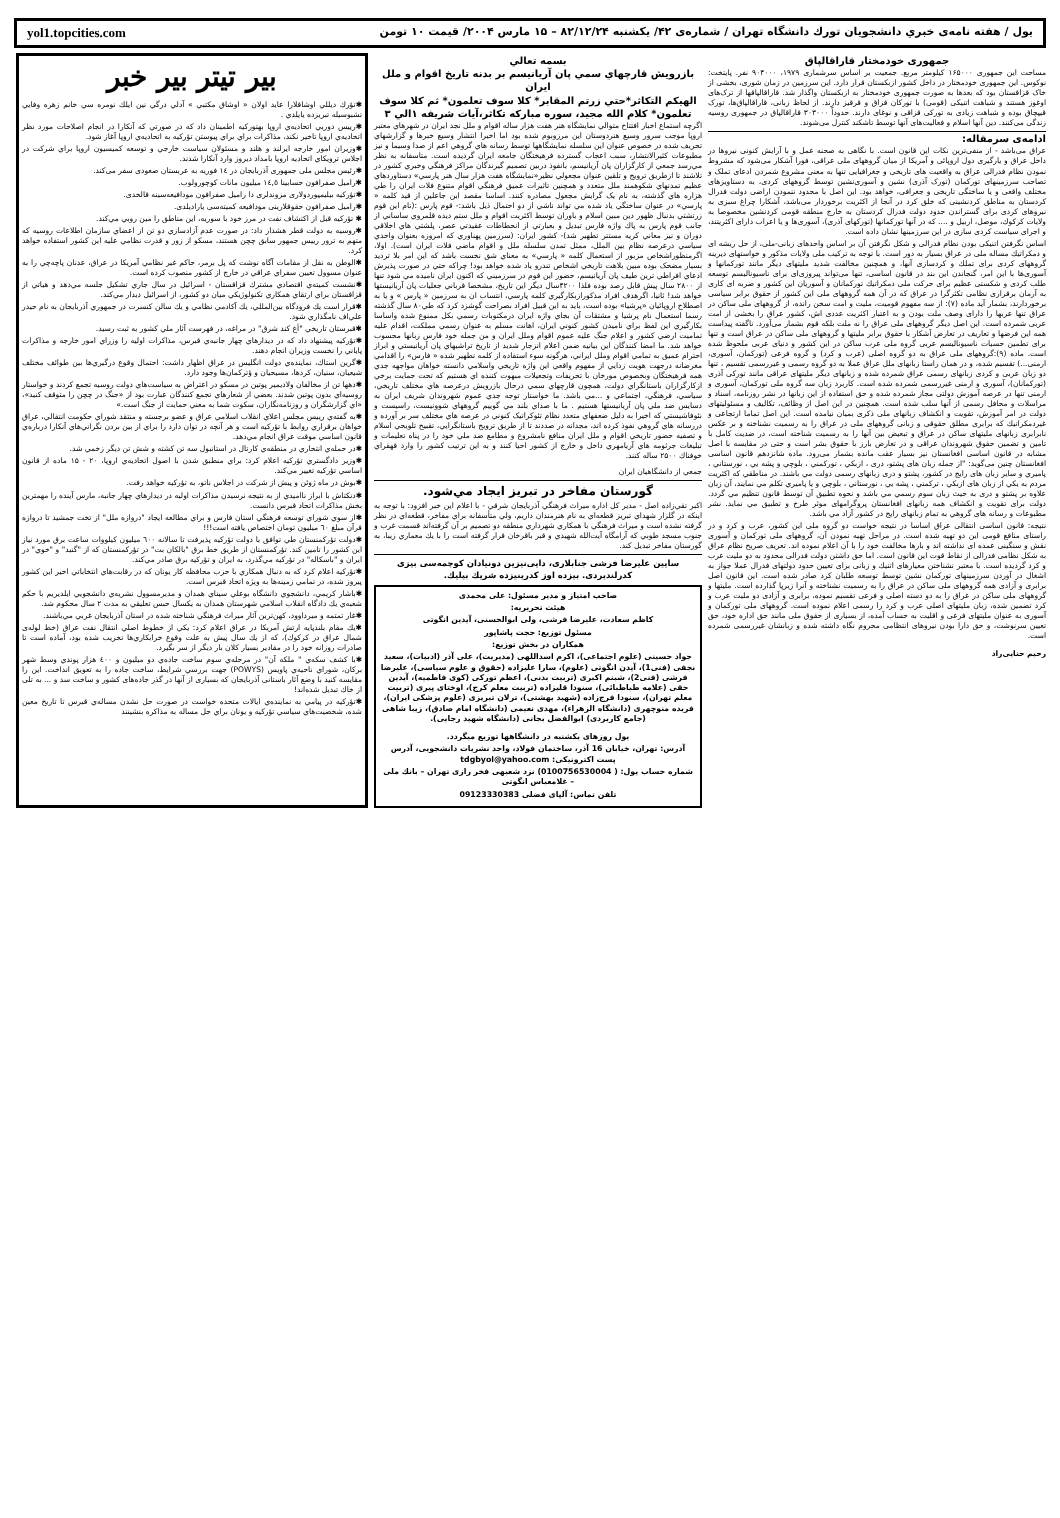يول / هفته نامه‌ی خبري دانشجويان تورك دانشگاه تهران / شماره‌ی ۴۲/ يكشنبه ۸۲/۱۲/۲۴ – ۱۵ مارس ۲۰۰۴/ قيمت ۱۰ تومن yol1.topcities.com
جمهوری خودمختار قاراقالپاق
مساحت این جمهوری ۱۶۵۰۰۰ کیلومتر مربع. جمعیت بر اساس سرشماری ۱۹۷۹، ۹۰۴۰۰۰ نفر. پایتخت: نوکوس. این جمهوری خودمختار در داخل کشور ازبکستان قرار دارد. این سرزمین در زمان شوری، بخشی از خاک قزاقستان بود که بعدها به صورت جمهوری خودمختار به ازبکستان واگذار شد. قاراقالپاقها از ترک‌های اوغوز هستند و شباهت اتنیکی (قومی) با تورکان قزاق و قرقیز دارند. از لحاظ زبانی، قاراقالپاق‌ها، تورک قیپچاق بوده و شباهت زیادی به تورکی قزاقی و نوغای دارند. حدوداً ۳۰۳۰۰۰ قاراقالپاق در جمهوری روسیه زندگی می‌کنند. دین آنها اسلام و فعالیت‌های آنها توسط تاشکند کنترل می‌شوند.
ادامه‌ی سرمقاله:
عراق می‌باشد - از منفی‌ترین نکات این قانون است. با نگاهی به صحنه عمل و با آرایش کنونی نیروها در داخل عراق و یارگیری دول اروپائی و آمریکا از میان گروههای ملی عراقی، فورا آشکار می‌شود که مشروط نمودن نظام فدرالی عراق به واقعیت های تاریخی و جغرافیایی تنها به معنی مشروع شمردن ادعای تملک و تصاحب سرزمینهای تورکمان (تورک آذری) نشین و آسوری‌نشین توسط گروههای کردی، به دستاویزهای مختلف واقعی و یا ساختگی تاریخی و جغرافی، خواهد بود. این اصل با محدود ننمودن اراضی دولت فدرال کردستان به مناطق کردنشینی که خلق کرد در آنجا از اکثریت برخوردار می‌باشد، آشکارا چراغ سبزی به نیروهای کردی برای گستراندن حدود دولت فدرال کردستان به خارج منطقه قومی کردنشین مخصوصا به ولایات کرکوك، موصل، اربیل و .... که در آنها تورکمانها (تورکهای آذری)، آسوری‌ها و یا اعراب دارای اکثریتند، و اجرای سیاست کردی سازی در این سرزمینها نشان داده است.
اساس نگرفتن اتنیکی بودن نظام فدرالی و شکل نگرفتن آن بر اساس واحدهای زبانی-ملی، از حل ریشه ای و دمکراتیك مساله ملی در عراق بسیار به دور است. با توجه به ترکیب ملی ولایات مذکور و خواستهای دیرینه گروههای کردی برای تملك و کردسازی آنها، و همچنین مخالفت شدید ملیتهای دیگر مانند تورکمانها و آسوری‌ها با این امر، گنجاندن این بند در قانون اساسی، تنها می‌تواند پیروزی‌ای برای ناسیونالیسم توسعه طلب کردی و شکستی عظیم برای حرکت ملی دمکراتیك تورکمانان و آسوریان این کشور و ضربه ای کاری به آرمان برقراری نظامی تکثرگرا در عراق که در آن همه گروههای ملی این کشور از حقوق برابر سیاسی برخوردارند، بشمار آید ماده (۷): از سه مفهوم قومیت، ملیت و امت سخن رانده، از گروههای ملی ساکن در عراق تنها عربها را دارای وصف ملت بودن و به اعتبار اکثریت عددی اش، کشور عراق را بخشی از امت عربی شمرده است. این اصل دیگر گروههای ملی عراق را نه ملت بلکه قوم بشمار می‌آورد. ناگفته پیداست همه این فرضها و تعاریف در تعارض آشکار با حقوق برابر ملیتها و گروههای ملی ساکن در عراق است و تنها برای تطمین حسیات ناسیونالیسم عربی گروه ملی عرب ساکن در این کشور و دنیای عربی ملحوظ شده است. ماده (۹):گروههای ملی عراق به دو گروه اصلی (عرب و کرد) و گروه فرعی (تورکمان، آسوری، ارمنی...) تقسیم شده، و در همان راستا زبانهای ملل عراق عملا به دو گروه رسمی و غیررسمی تقسیم ، تنها دو زبان عربی و کردی زبانهای رسمی عراق شمرده شده و زبانهای دیگر ملیتهای عراقی مانند تورکی آذری (تورکمانان)، آسوری و ارمنی غیررسمی شمرده شده است. کاربرد زبان سه گروه ملی تورکمان، آسوری و ارمنی تنها در عرصه آموزش دولتی مجاز شمرده شده و حق استفاده از این زبانها در نشر روزنامه، اسناد و مراسلات و محافل رسمی از آنها سلب شده است. همچنین در این اصل از وظائف، تکالیف و مسئولیتهای دولت در امر آموزش، تقویت و انکشاف زبانهای ملی ذکری بمیان نیامده است. این اصل تماما ارتجاعی و غیردمکراتیك که برابری مطلق حقوقی و زبانی گروههای ملی در عراق را به رسمیت نشناخته و بر عکس نابرابری زبانهای ملیتهای ساکن در عراق و تبعیض بین آنها را به رسمیت شناخته است، در ضدیت کامل با تامین و تضمین حقوق شهروندان عراقی و در تعارض بارز با حقوق بشر است و حتی در مقایسه با اصل مشابه در قانون اساسی افغانستان نیز بسیار عقب مانده بشمار می‌رود. ماده شانزدهم قانون اساسی افغانستان چنین می‌گوید: "از جمله زبان های پشتو، دری ، ازبکي ، تورکمني ، بلوچي و پشه يي ، نورستاني ، پاميري و ساير زبان های رايج در کشور، پشتو و دری زبانهای رسمی دولت مي باشند. در مناطقي که اکثريت مردم به يکي از زبان های ازبکي ، ترکمني ، پشه يي ، نورستاني ، بلوچي و يا پاميري تکلم مي نمايند، آن زبان علاوه بر پشتو و دری به حيث زبان سوم رسمي مي باشد و نحوه تطبيق آن توسط قانون تنظيم مي گردد. دولت برای تقويت و انکشاف همه زبانهای افغانستان پروگرامهای موثر طرح و تطبيق مي نمايد. نشر مطبوعات و رسانه های گروهي به تمام زبانهای رايج در کشور آزاد مي باشد.
نتیجه: قانون اساسی انتقالی عراق اساسا در نتیجه خواست دو گروه ملی این کشور، عرب و کرد و در راستای منافع قومی این دو تهیه شده است. در مراحل تهیه نمودن آن، گروههای ملی تورکمان و آسوری نقش و سنگینی عمده ای نداشته اند و بارها مخالفت خود را با آن اعلام نموده اند. تعریف صریح نظام عراق به شکل نظامی فدرالی از نقاط قوت این قانون است. اما حق داشتن دولت فدرالی محدود به دو ملیت عرب و کرد گردیده است. با معتبر نشناختن معیارهای اتنیك و زبانی برای تعیین حدود دولتهای فدرال عملا جواز به اشغال در آوردن سرزمینهای تورکمان نشین توسط توسعه طلبان کرد صادر شده است. این قانون اصل برابری و آزادی همه گروههای ملی ساکن در عراق را به رسمیت نشناخته و آنرا زیرپا گذارده است. ملیتها و گروههای ملی ساکن در عراق را به دو دسته اصلی و فرعی تقسیم نموده، برابری و آزادی دو ملیت عرب و کرد تضمین شده، زبان ملیتهای اصلی عرب و کرد را رسمی اعلام نموده است. گروههای ملی تورکمان و آسوری به عنوان ملیتهای فرعی و اقلیت به حساب آمده، از بسیاری از حقوق ملی مانند حق اداره خود، حق تعیین سرنوشت، و حق دارا بودن نیروهای انتظامی محروم نگاه داشته شده و زبانشان غیررسمی شمرده است.
رحیم حنایی‌راد
بسمه تعالي
بازرويش قارچهاي سمي پان آريانيسم بر بدنه تاريخ اقوام و ملل ايران
الهيكم التكاثر*حتي زرتم المقابر* كلا سوف تعلمون* ثم كلا سوف تعلمون* كلام الله مجيد، سوره مباركه تكاثر،آيات شريفه ١الي ٣
اگرچه استماع اخبار افتتاح متوالي نمايشگاه هنر هفت هزار ساله اقوام و ملل نجد ايران در شهرهاي معتبر اروپا موجب سرور وسيع هنردوستان اين مرزوبوم شده بود اما اخيرا انتشار وسيع خبرها و گزارشهاي تحريف شده در خصوص عنوان اين سلسله نمايشگاهها توسط رسانه هاي گروهي اعم از صدا وسيما و نيز مطبوعات كثيرالانتشار، سبب اعجاب گسترده فرهيختگان جامعه ايران گرديده است. متاسفانه به نظر مي‌رسد جمعي از كارگزاران پان آريانيسم، بانفوذ دربين تصميم گيرندگان مراكز فرهنگي وخبري كشور در تلاشند تا ازطريق ترويج و تلقين عنوان مجعولي نظير«نمايشگاه هفت هزار سال هنر پارسي» دستاوردهاي عظيم تمدنهاي شكوهمند ملل متعدد و همچنين تاثيرات عميق فرهنگي اقوام متنوع فلات ايران را طي هزاره هاي گذشته، به نام يک گرايش مجعول مصادره كنند. اساسا مقصد اين جاعلين از قيد كلمه « پارسي» در عنوان ساختگي ياد شده مي تواند ناشي از دو احتمال ذيل باشد:- قوم پارس :(نام اين قوم زرتشتي بدنبال ظهور دين مبين اسلام و باوران توسط اكثريت اقوام و ملل ستم ديده قلمروي ساساني از جانب قوم پارس به پاك واژه فارس تبديل و بعبارتي از انحطاطات عقيدتي عصر، پلشتي هاي اخلاقي دوران و نيز معاني كريه مستتر تطهير شد)- كشور ايران: (سرزمين پهناوري كه امروزه بعنوان واحدي سياسي درعرصه نظام بين الملل، ممثل تمدن سلسله ملل و اقوام ماضي فلات ايران است). اولا، اگرمنظوراشخاص مزبور از استعمال كلمه « پارسي» به معناي شق نخست باشد كه اين امر بلا ترديد بسيار مضحک بوده مبين بلاهت تاريخي اشخاص تندرو ياد شده خواهد بود! چراكه حتي در صورت پذيرش ادعاي افراطي ترين طيف پان آريانيسم، حضور اين قوم در سرزميني كه اكنون ايران ناميده مي شود تنها از ۲۸۰۰ سال پيش قابل رصد بوده فلذا ۴۲۰۰سال ديگر اين تاريخ، مشخصا قرباني جعليات پان آريانيستها خواهد شد! ثانيا، اگرهدف افراد مذكورازبكارگيري كلمه پارسي، انتساب ان به سرزمين « پارس » و يا به اصطلاح اروپائيان «پرشيا» بوده است، بايد به اين قبيل افراد بصراحت گوشزد كرد كه طي۸۰ سال گذشته رسما استعمال نام پرشيا و مشتقات آن بجاي واژه ايران درمكتوبات رسمي بكل ممنوع شده واساسا بكارگيري اين لفظ براي ناميدن كشور كنوني ايران، اهانت مسلم به عنوان رسمي مملكت، اقدام عليه تماميت ارضي كشور و اعلام جنگ عليه عموم اقوام وملل ايران و من جمله خود فارس زبانها محسوب خواهد شد. ما امضا كنندگان اين بيانيه ضمن اعلام انزجار شديد از تاريخ تراشيهاي پان آريانيستي و ابراز احترام عميق به تمامي اقوام وملل ايراني، هرگونه سوء استفاده از كلمه تطهير شده « فارس» را اقدامي مغرضانه درجهت هويت زدايي از مفهوم واقعي اين واژه تاريخي واسلامي دانسته خواهان مواجهه جدي همه فرهيختگان وبخصوص مورخان با تحريفات وتجعيلات مبهوت كننده اي هستيم كه تحت حمايت برخي ازكارگزاران باستانگراي دولت، همچون قارچهاي سمي درحال بازرويش درعرصه هاي مختلف تاريخي، سياسي، فرهنگي، اجتماعي و ...مي باشد. ما خواستار توجه جدي عموم شهروندان شريف ايران به دسايس ضد ملي پان آريانيستها هستيم . ما با صداي بلند مي گوييم گروههاي شوونيست، راسيست و نئوفاشيستي كه اخيرا به دليل ضعفهاي متعدد نظام تئوكراتيک كنوني در عرصه هاي مختلف سر بر آورده و دررسانه هاي گروهي نفوذ كرده اند، مجدانه در صددند تا از طريق ترويج باستانگرايي، تقبيح تلويحي اسلام و تصفيه حضور تاريخي اقوام و ملل ايران منافع نامشروع و مطامع ضد ملي خود را در پناه تعليمات و تبليغات جرثومه هاي آريامهري داخل و خارج از كشور احيا كنند و به اين ترتيب كشور را وارد قهقراي خوفناك ۲۵۰۰ ساله كنند.
جمعي از دانشگاهيان ايران
گورستان مفاخر در تبريز ايجاد مي‌شود.
اكبر تقي‌زاده اصل - مدير كل اداره ميراث فرهنگي آذربايجان شرقي - با اعلام اين خبر افزود: با توجه به اينكه در گلزار شهداي تبريز قطعه‌اي به نام هنرمندان داريم، ولي متأسفانه براي مفاخر، قطعه‌اي در نظر گرفته نشده است و ميراث فرهنگي با همكاري شهرداري منطقه دو تصميم بر آن گرفته‌اند قسمت غرب و جنوب مسجد طوبي كه آرامگاه آيت‌الله شهيدي و قبر باقرخان قرار گرفته است را با يك معماري زيبا، به گورستان مفاخر تبديل كند.
سايين عليرضا فرشی جنابلاری، دايی‌نيزين دونيادان كوچمه‌سی بيزی كدرلنديردی. بيزده اوز كدرينيزده شريك بيليك.
صاحب امتياز و مدير مسئول: علی محمدی
هيئت تحريريه:
كاظم سعادت، عليرضا فرشی، ولی ابوالحسنی، آيدين انگوتی
مسئول توزيع: حجت پاشاپور
همكاران در بخش توزيع:
جواد حسينی (علوم اجتماعی)، اكرم اسداللهی (مديريت)، علی آذر (ادبيات)، سعيد نجفی (فنی1)، آيدن انگوتی (علوم)، سارا عليزاده (حقوق و علوم سياسی)، عليرضا فرشی (فنی2)، شبنم اكبری (تربيت بدنی)، اعظم توركی (كوی فاطميه)، آيدين حقی (علامه طباطبائی)، سنودا قليزاده (تربيت معلم كرج)، اوختای پيری (تربيت معلم تهران)، سنودا فرج‌زاده (شهيد بهشتی)، ترلان تبريزی (علوم پزشكی ايران)، فريده منوچهری (دانشگاه الزهراء)، مهدی نعيمی (دانشگاه امام صادق)، زيبا شاهی (جامع كاربردی) ابوالفضل بجانی (دانشگاه شهيد رجايی).
يول روزهای يكشنبه در دانشگاهها توزيع ميگردد.
آدرس: تهران، خيابان 16 آذر، ساختمان فولاد، واحد نشريات دانشجويی، آدرس پست اكترونيكی: tdgbyol@yahoo.com
شماره حساب يول: ( 0100756530004) نزد شعبهی فخر رازی تهران – بانك ملی – غلامعباس انگوتی
تلفن تماس: آلپای فضلی 09123330383
بير تيتر بير خبر
✱تؤرك ديللي اوشاقلارا عايد اولان « اوشاق مكتبي » آدلي درگي نين ايلك نومره سي خانم زهره وفايي تشبوسيله تبريزده يايلدي .
✱رييس دوريي اتحاديه‌ي اروپا بهتوركيه اطمينان داد كه در صورتي كه آنكارا در انجام اصلاحات مورد نظر اتحاديه‌ي اروپا تاخير نكند، مذاكرات براي براي پيوستن تؤركيه به اتحاديه‌ي اروپا آغاز شود.
✱وزيران امور خارجه ايرلند و هلند و مسئولان سياست خارجي و توسعه كميسيون اروپا براي شركت در اجلاس ترويكاي اتحاديه اروپا بامداد ديروز وارد آنكارا شدند.
✱رئيس مجلس ملی جمهوری آذربايجان در ۱٤ فوريه به عربستان صعودی سفر می‌كند.
✱راميل صفرافون حسابينا ١٤,٥ ميليون مانات كوچورولوب.
✱تؤركيه بيليمپوردولاری مزوندلری دا راميل صفرافون مودافيعه‌سينه قالخدی.
✱راميل صفرافون حقوقلارينی مودافيعه كميته‌سی ياراديلدی.
✱ تؤركيه قبل از اكتشاف نفت در مرز خود با سوريه، اين مناطق را مين روبي مي‌كند.
✱روسيه به دولت قطر هشدار داد: در صورت عدم آزادسازي دو تن از اعضاي سازمان اطلاعات روسيه كه متهم به ترور رييس جمهور سابق چچن هستند، مسكو از زور و قدرت نظامي عليه اين كشور استفاده خواهد كرد.
✱الوطن به نقل از مقامات آگاه نوشت كه پل برمر، حاكم غير نظامي آمريكا در عراق، عدنان پاچه‌چي را به عنوان مسوول تعيين سفراي عراقي در خارج از كشور منصوب كرده است.
✱نشست كميته‌ي اقتصادي مشترك قزاقستان - اسرائيل در سال جاري تشكيل جلسه مي‌دهد و هياتي از قزاقستان براي ارتقاي همكاري تكنولوژيكي ميان دو كشور، از اسرائيل ديدار مي‌كند.
✱قرار است يك فرودگاه بين‌المللي، يك آكادمي نظامي و يك سالن كنسرت در جمهوري آذربايجان به نام حيدر علي‌اف نامگذاري شود.
✱قبرستان تاريخي "اَغ كند شرق" در مراغه، در فهرست آثار ملي كشور به ثبت رسيد.
✱تؤركيه پيشنهاد داد كه در ديدارهاي چهار جانبه‌ي قبرس، مذاكرات اوليه را وزراي امور خارجه و مذاكرات پاياني را نخست وزيران انجام دهند.
✱گرين استاك، نماينده‌ي دولت انگليس در عراق اظهار داشت: احتمال وقوع درگيري‌ها بين طوائف مختلف شيعيان، سنيان، كردها، مسيحيان و ؤتركمان‌ها وجود دارد.
✱دهها تن از مخالفان ولاديمير پوتين در مسكو در اعتراض به سياست‌هاي دولت روسيه تجمع كردند و خواستار روسيه‌اي بدون پوتين شدند. بعضي از شعارهاي تجمع كنندگان عبارت بود از «جنگ در چچن را متوقف كنيد»، «اي گزارشگران و روزنامه‌نگاران، سكوت شما به معني حمايت از جنگ است.»
✱به گفته‌ي رييس مجلس اعلاي انقلاب اسلامي عراق و عضو برجسته و منتقد شوراي حكومت انتقالي، عراق خواهان برقراري روابط با تؤركيه است و هر آنچه در توان دارد را براي از بين بردن نگراني‌هاي آنكارا درباره‌ي قانون اساسي موقت عراق انجام مي‌دهد.
✱در حمله‌ي انتحاري در منطقه‌ي كارتال در استانبول سه تن كشته و شش تن ديگر زخمي شد.
✱وزير دادگستري تؤركيه اعلام كرد: براي منطبق شدن با اصول اتحاديه‌ي اروپا، ۲۰ - ۱۵ ماده از قانون اساسي تؤركيه تغيير مي‌كند.
✱بوش در ماه ژوئن و پيش از شركت در اجلاس ناتو، به تؤركيه خواهد رفت.
✱دنكتاش با ابراز نااميدي از به نتيجه نرسيدن مذاكرات اوليه در ديدارهاي چهار جانبه، مارس آينده را مهمترين بخش مذاكرات اتحاد قبرس دانست.
✱از سوي شوراي توسعه فرهنگي استان فارس و براي مطالعه ايجاد "دروازه ملل" از تخت جمشيد تا دروازه قرآن مبلغ ٦۰ ميليون تومان اختصاص يافته است!!!
✱دولت تؤركمنستان طي توافق با دولت تؤركيه پذيرفت تا سالانه ٦۰۰ ميليون كيلووات ساعت برق مورد نياز اين كشور را تامين كند. تؤركمنستان از طريق خط برق "بالكان بت" در تؤركمنستان كه از "گنبد" و "خوي" در ايران و "باسكاله" در تؤركيه مي‌گذرد، به ايران و تؤركيه برق صادر مي‌كند.
✱تؤركيه اعلام كرد كه به دنبال همكاري با حزب محافظه كار يونان كه در رقابت‌هاي انتخاباتي اخير اين كشور پيروز شده، در تمامي زمينه‌ها به ويژه اتحاد قبرس است.
✱باشار كريمي، دانشجوي دانشگاه بوعلي سيناي همدان و مديرمسوول نشريه‌ي دانشجويي ايلديريم با حكم شعبه‌ي يك دادگاه انقلاب اسلامي شهرستان همدان به يكسال حبس تعليقي به مدت ۲ سال محكوم شد.
✱غار تمتمه و ميرداوود، كهن‌ترين آثار ميراث فرهنگي شناخته شده در استان آذربايجان غربي مي‌باشند.
✱يك مقام بلندپايه ارتش آمريكا در عراق اعلام كرد: يكي از خطوط اصلي انتقال نفت عراق (خط لوله‌ی شمال عراق در كركوك)، كه از يك سال پيش به علت وقوع خرابكاري‌ها تخريب شده بود، آماده است تا صادرات روزانه خود را در مقادير بسيار كلان بار ديگر از سر بگيرد.
✱با كشف سكه‌ي " ملكه آن" در مرحله‌ي سوم ساخت جاده‌ي دو ميليون و ٤۰۰ هزار پوندي وسط شهر بركان، شوراي ناحيه‌ي پاويس (POWYS) جهت بررسي شرايط، ساخت جاده را به تعويق انداخت. اين را مقايسه كنيد با وضع آثار باستانی آذربايجان كه بسياری از آنها در گذر جاده‌های كشور و ساخت سد و ... به تلی از خاك تبديل شده‌اند!
✱تؤركيه در پيامي به نماينده‌ي ايالات متحده خواست در صورت حل نشدن مساله‌ي قبرس تا تاريخ معين شده، شخصيت‌هاي سياسي تؤركيه و يونان براي حل مساله به مذاكره بنشينند